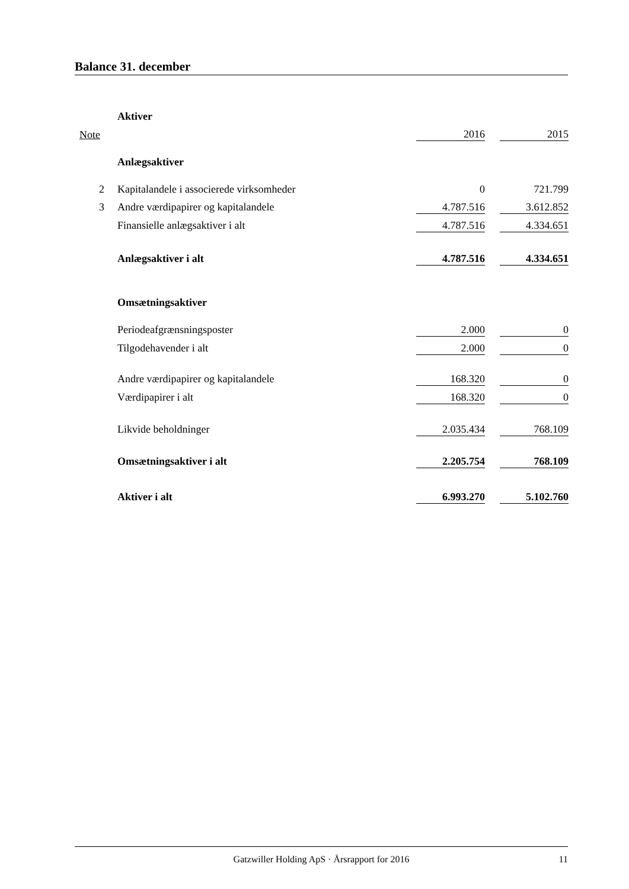Balance 31. december
| | Aktiver | | | |
| Note | | 2016 | | 2015 |
| | Anlægsaktiver | | | |
| 2 | Kapitalandele i associerede virksomheder | 0 | | 721.799 |
| 3 | Andre værdipapirer og kapitalandele | 4.787.516 | | 3.612.852 |
| | Finansielle anlægsaktiver i alt | 4.787.516 | | 4.334.651 |
| | Anlægsaktiver i alt | 4.787.516 | | 4.334.651 |
| | Omsætningsaktiver | | | |
| | Periodeafgrænsningsposter | 2.000 | | 0 |
| | Tilgodehavender i alt | 2.000 | | 0 |
| | Andre værdipapirer og kapitalandele | 168.320 | | 0 |
| | Værdipapirer i alt | 168.320 | | 0 |
| | Likvide beholdninger | 2.035.434 | | 768.109 |
| | Omsætningsaktiver i alt | 2.205.754 | | 768.109 |
| | Aktiver i alt | 6.993.270 | | 5.102.760 |
Gatzwiller Holding ApS · Årsrapport for 2016 11